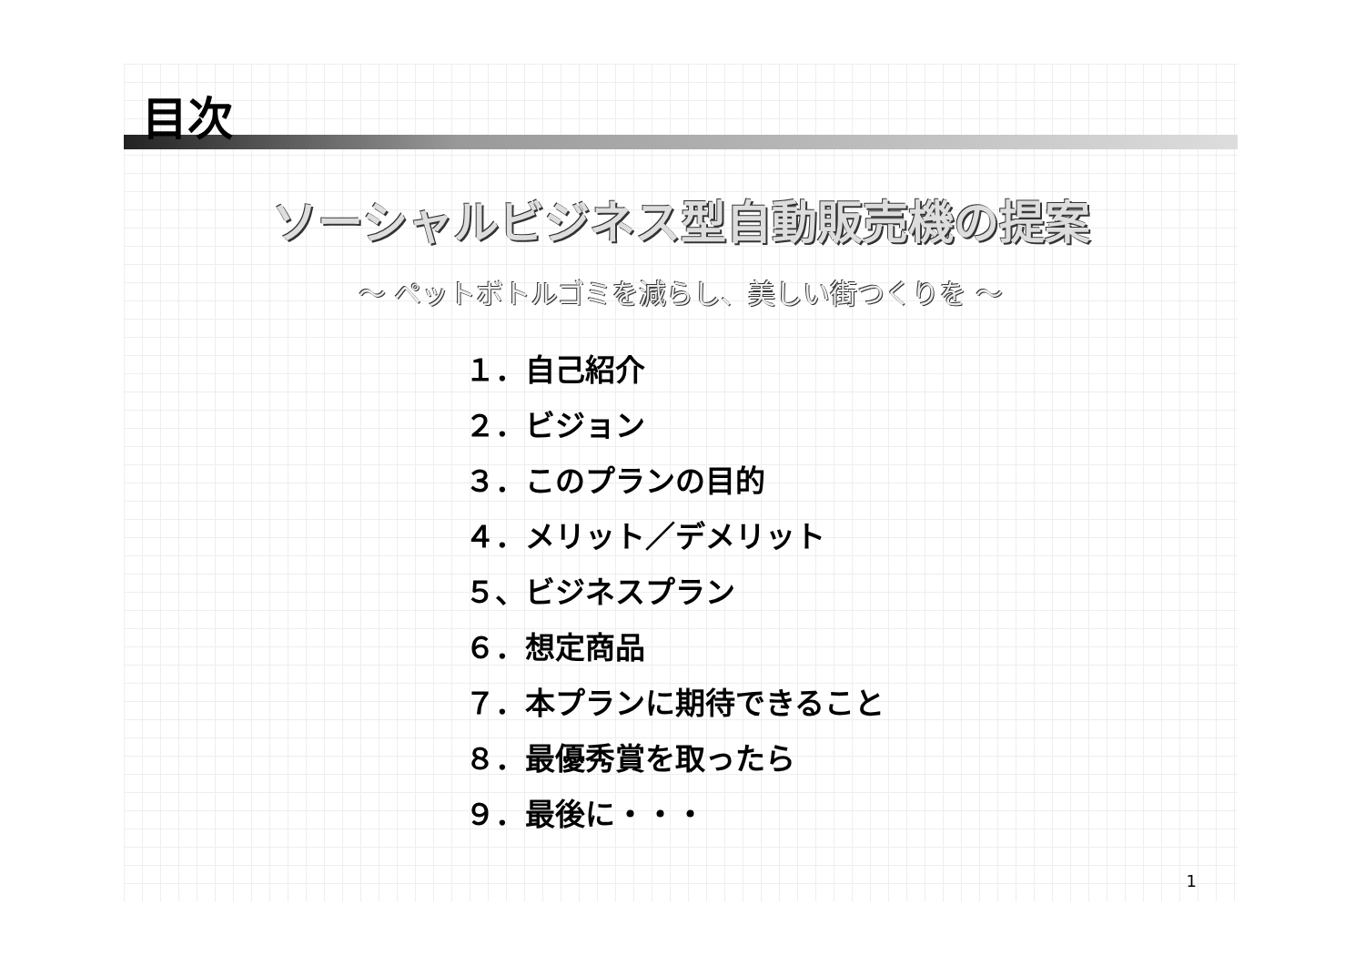目次
ソーシャルビジネス型自動販売機の提案
～ ペットボトルゴミを減らし、美しい街つくりを ～
１．自己紹介
２．ビジョン
３．このプランの目的
４．メリット／デメリット
５、ビジネスプラン
６．想定商品
７．本プランに期待できること
８．最優秀賞を取ったら
９．最後に・・・
1